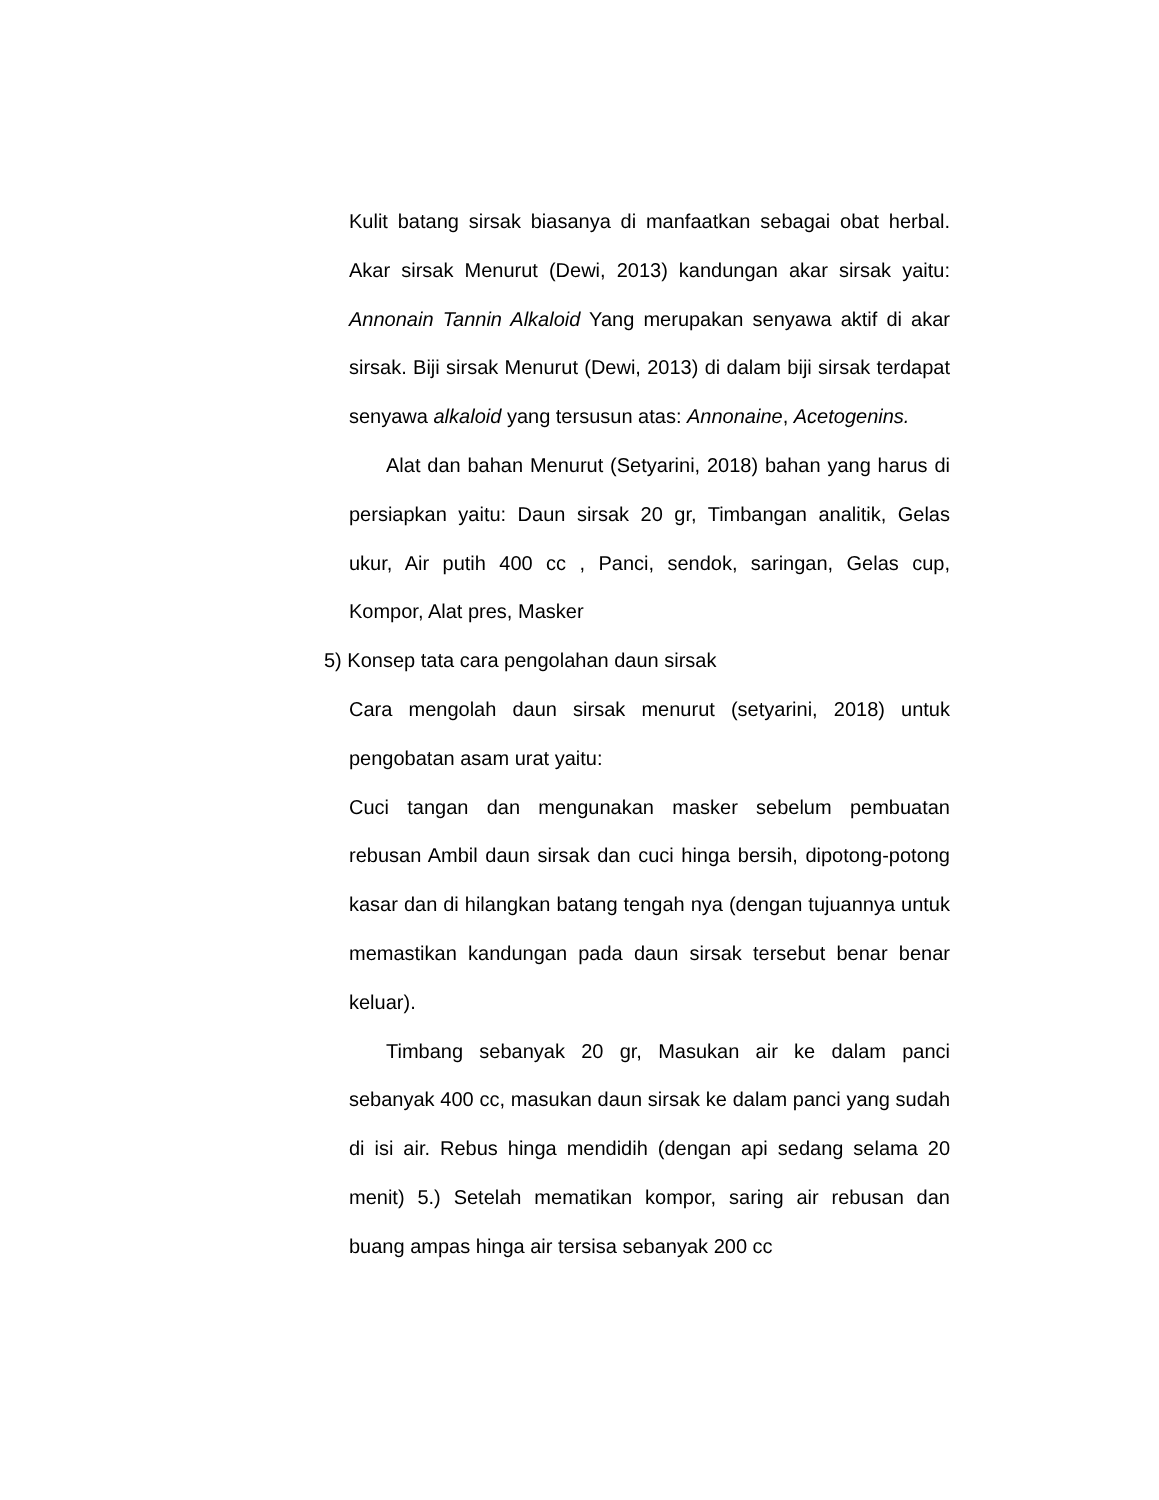Kulit batang sirsak biasanya di manfaatkan sebagai obat herbal. Akar sirsak Menurut (Dewi, 2013) kandungan akar sirsak yaitu: Annonain Tannin Alkaloid Yang merupakan senyawa aktif di akar sirsak. Biji sirsak Menurut (Dewi, 2013) di dalam biji sirsak terdapat senyawa alkaloid yang tersusun atas: Annonaine, Acetogenins.
Alat dan bahan Menurut (Setyarini, 2018) bahan yang harus di persiapkan yaitu: Daun sirsak 20 gr, Timbangan analitik, Gelas ukur, Air putih 400 cc , Panci, sendok, saringan, Gelas cup, Kompor, Alat pres, Masker
5) Konsep tata cara pengolahan daun sirsak
Cara mengolah daun sirsak menurut (setyarini, 2018) untuk pengobatan asam urat yaitu:
Cuci tangan dan mengunakan masker sebelum pembuatan rebusan Ambil daun sirsak dan cuci hinga bersih, dipotong-potong kasar dan di hilangkan batang tengah nya (dengan tujuannya untuk memastikan kandungan pada daun sirsak tersebut benar benar keluar).
Timbang sebanyak 20 gr, Masukan air ke dalam panci sebanyak 400 cc, masukan daun sirsak ke dalam panci yang sudah di isi air. Rebus hinga mendidih (dengan api sedang selama 20 menit) 5.) Setelah mematikan kompor, saring air rebusan dan buang ampas hinga air tersisa sebanyak 200 cc